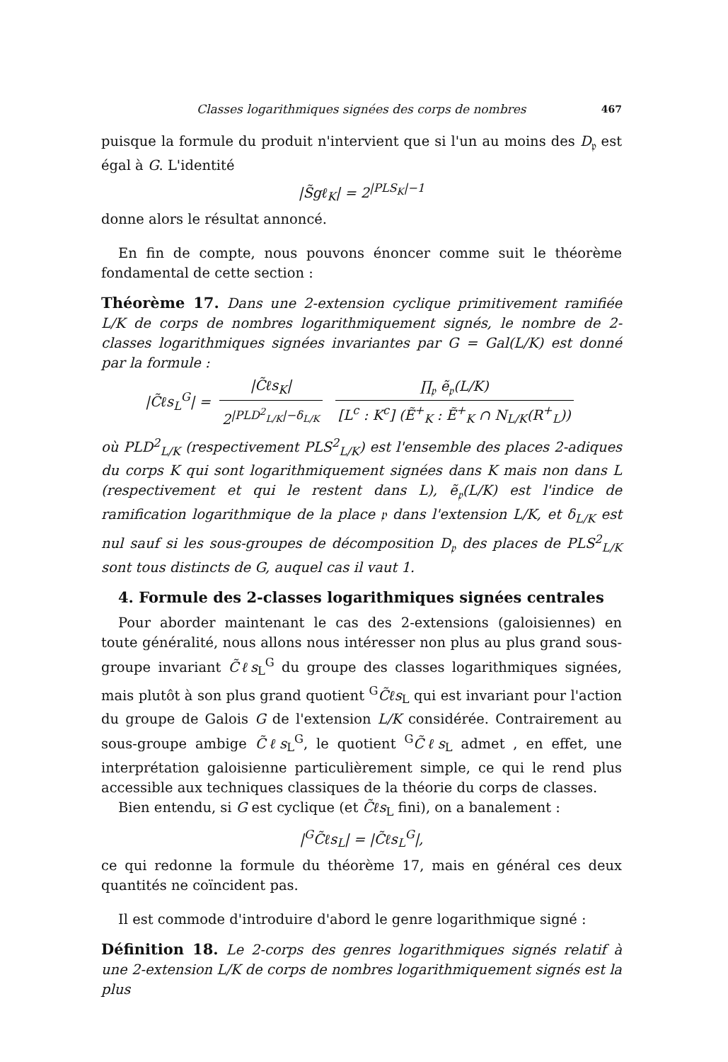Classes logarithmiques signées des corps de nombres 467
puisque la formule du produit n'intervient que si l'un au moins des D<sub>𝔭</sub> est égal à G. L'identité
|S̃gℓ<sub>K</sub>| = 2<sup>|PLS<sub>K</sub>|−1</sup>
donne alors le résultat annoncé.
En fin de compte, nous pouvons énoncer comme suit le théorème fondamental de cette section :
Théorème 17. Dans une 2-extension cyclique primitivement ramifiée L/K de corps de nombres logarithmiquement signés, le nombre de 2-classes logarithmiques signées invariantes par G = Gal(L/K) est donné par la formule :
|C̃ℓs<sub>L</sub><sup>G</sup>| = |C̃ℓs<sub>K</sub>| 2<sup>|PLD<sup>2</sup><sub>L/K</sub>|−δ<sub>L/K</sub></sup> ∏<sub>𝔭</sub> ẽ<sub>𝔭</sub>(L/K) [L<sup>c</sup> : K<sup>c</sup>] (Ẽ<sup>+</sup><sub>K</sub> : Ẽ<sup>+</sup><sub>K</sub> ∩ N<sub>L/K</sub>(R<sup>+</sup><sub>L</sub>))
où PLD<sup>2</sup><sub>L/K</sub> (respectivement PLS<sup>2</sup><sub>L/K</sub>) est l'ensemble des places 2-adiques du corps K qui sont logarithmiquement signées dans K mais non dans L (respectivement et qui le restent dans L), ẽ<sub>𝔭</sub>(L/K) est l'indice de ramification logarithmique de la place 𝔭 dans l'extension L/K, et δ<sub>L/K</sub> est nul sauf si les sous-groupes de décomposition D<sub>𝔭</sub> des places de PLS<sup>2</sup><sub>L/K</sub> sont tous distincts de G, auquel cas il vaut 1.
4. Formule des 2-classes logarithmiques signées centrales
Pour aborder maintenant le cas des 2-extensions (galoisiennes) en toute généralité, nous allons nous intéresser non plus au plus grand sous-groupe invariant C̃ℓs<sub>L</sub><sup>G</sup> du groupe des classes logarithmiques signées, mais plutôt à son plus grand quotient <sup>G</sup>C̃ℓs<sub>L</sub> qui est invariant pour l'action du groupe de Galois G de l'extension L/K considérée. Contrairement au sous-groupe ambige C̃ℓs<sub>L</sub><sup>G</sup>, le quotient <sup>G</sup>C̃ℓs<sub>L</sub> admet , en effet, une interprétation galoisienne particulièrement simple, ce qui le rend plus accessible aux techniques classiques de la théorie du corps de classes.
Bien entendu, si G est cyclique (et C̃ℓs<sub>L</sub> fini), on a banalement :
|<sup>G</sup>C̃ℓs<sub>L</sub>| = |C̃ℓs<sub>L</sub><sup>G</sup>|,
ce qui redonne la formule du théorème 17, mais en général ces deux quantités ne coïncident pas.
Il est commode d'introduire d'abord le genre logarithmique signé :
Définition 18. Le 2-corps des genres logarithmiques signés relatif à une 2-extension L/K de corps de nombres logarithmiquement signés est la plus